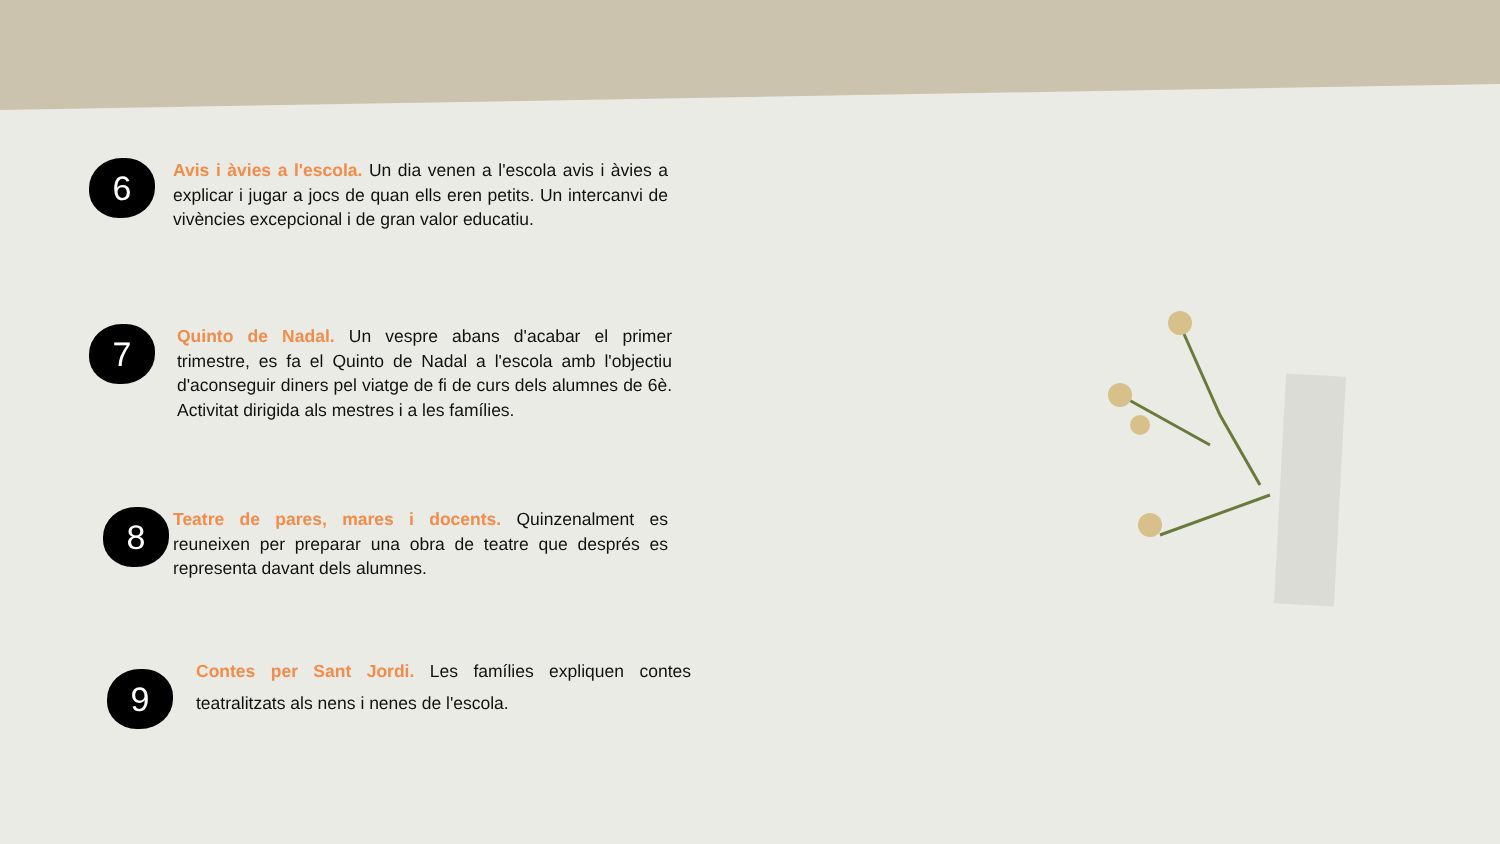6
Avis i àvies a l'escola. Un dia venen a l'escola avis i àvies a explicar i jugar a jocs de quan ells eren petits. Un intercanvi de vivències excepcional i de gran valor educatiu.
7
Quinto de Nadal. Un vespre abans d'acabar el primer trimestre, es fa el Quinto de Nadal a l'escola amb l'objectiu d'aconseguir diners pel viatge de fi de curs dels alumnes de 6è. Activitat dirigida als mestres i a les famílies.
8
Teatre de pares, mares i docents. Quinzenalment es reuneixen per preparar una obra de teatre que després es representa davant dels alumnes.
9
Contes per Sant Jordi. Les famílies expliquen contes teatralitzats als nens i nenes de l'escola.